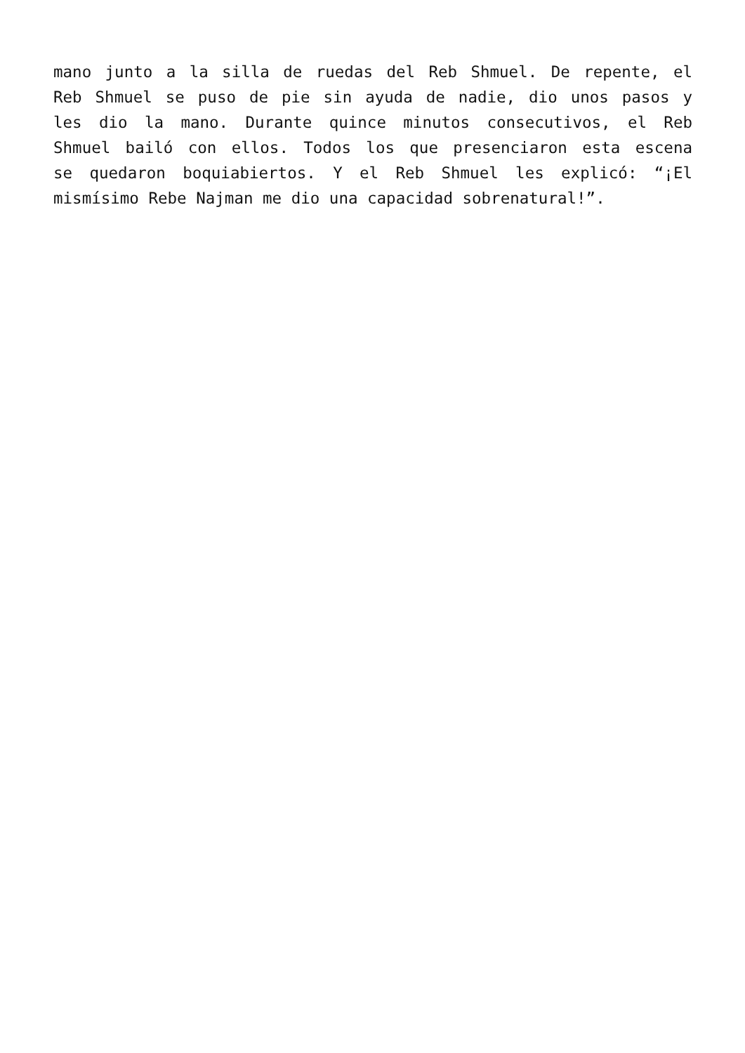mano junto a la silla de ruedas del Reb Shmuel. De repente, el
Reb Shmuel se puso de pie sin ayuda de nadie, dio unos pasos y
les dio la mano. Durante quince minutos consecutivos, el Reb
Shmuel bailó con ellos. Todos los que presenciaron esta escena
se quedaron boquiabiertos. Y el Reb Shmuel les explicó: “¡El
mismísimo Rebe Najman me dio una capacidad sobrenatural!”.